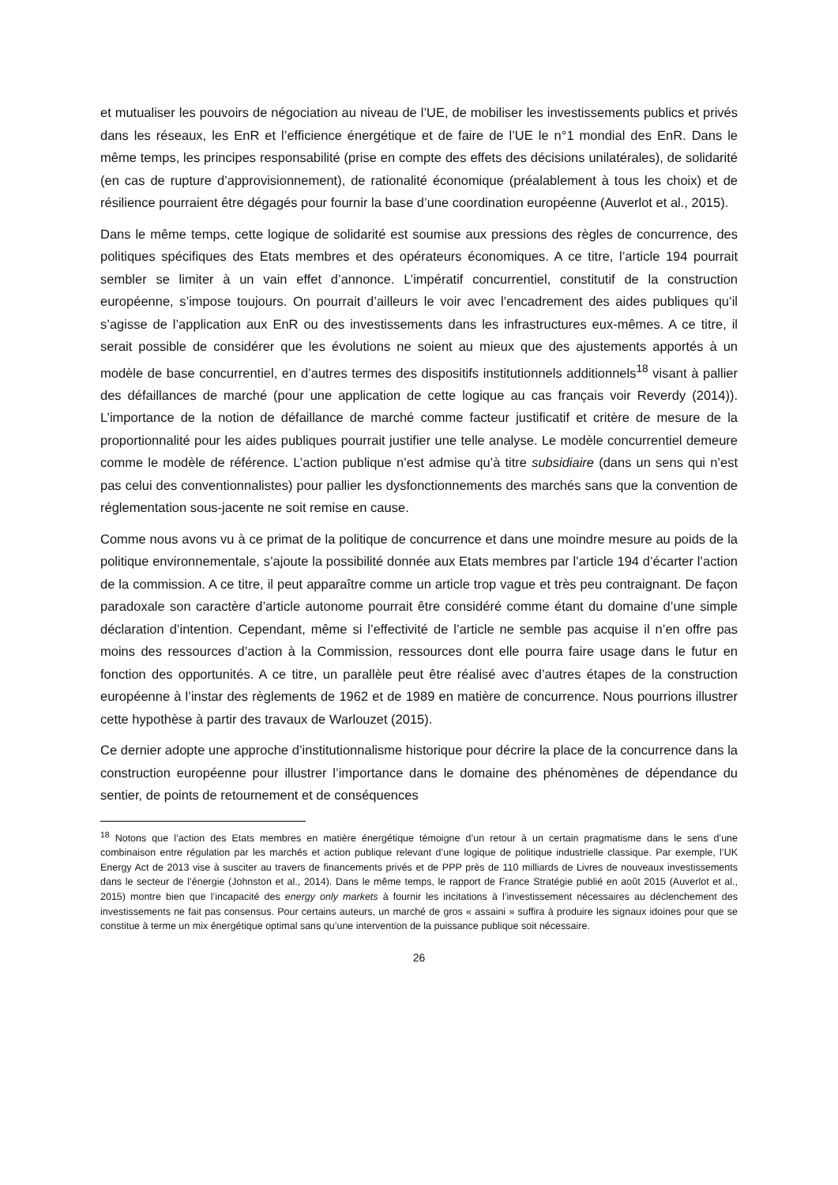et mutualiser les pouvoirs de négociation au niveau de l’UE, de mobiliser les investissements publics et privés dans les réseaux, les EnR et l’efficience énergétique et de faire de l’UE le n°1 mondial des EnR. Dans le même temps, les principes responsabilité (prise en compte des effets des décisions unilatérales), de solidarité (en cas de rupture d’approvisionnement), de rationalité économique (préalablement à tous les choix) et de résilience pourraient être dégagés pour fournir la base d’une coordination européenne (Auverlot et al., 2015).
Dans le même temps, cette logique de solidarité est soumise aux pressions des règles de concurrence, des politiques spécifiques des Etats membres et des opérateurs économiques. A ce titre, l’article 194 pourrait sembler se limiter à un vain effet d’annonce. L’impératif concurrentiel, constitutif de la construction européenne, s’impose toujours. On pourrait d’ailleurs le voir avec l’encadrement des aides publiques qu’il s’agisse de l’application aux EnR ou des investissements dans les infrastructures eux-mêmes. A ce titre, il serait possible de considérer que les évolutions ne soient au mieux que des ajustements apportés à un modèle de base concurrentiel, en d’autres termes des dispositifs institutionnels additionnels<sup>18</sup> visant à pallier des défaillances de marché (pour une application de cette logique au cas français voir Reverdy (2014)). L’importance de la notion de défaillance de marché comme facteur justificatif et critère de mesure de la proportionnalité pour les aides publiques pourrait justifier une telle analyse. Le modèle concurrentiel demeure comme le modèle de référence. L’action publique n’est admise qu’à titre subsidiaire (dans un sens qui n’est pas celui des conventionnalistes) pour pallier les dysfonctionnements des marchés sans que la convention de réglementation sous-jacente ne soit remise en cause.
Comme nous avons vu à ce primat de la politique de concurrence et dans une moindre mesure au poids de la politique environnementale, s’ajoute la possibilité donnée aux Etats membres par l’article 194 d’écarter l’action de la commission. A ce titre, il peut apparaître comme un article trop vague et très peu contraignant. De façon paradoxale son caractère d’article autonome pourrait être considéré comme étant du domaine d’une simple déclaration d’intention. Cependant, même si l’effectivité de l’article ne semble pas acquise il n’en offre pas moins des ressources d’action à la Commission, ressources dont elle pourra faire usage dans le futur en fonction des opportunités. A ce titre, un parallèle peut être réalisé avec d’autres étapes de la construction européenne à l’instar des règlements de 1962 et de 1989 en matière de concurrence. Nous pourrions illustrer cette hypothèse à partir des travaux de Warlouzet (2015).
Ce dernier adopte une approche d’institutionnalisme historique pour décrire la place de la concurrence dans la construction européenne pour illustrer l’importance dans le domaine des phénomènes de dépendance du sentier, de points de retournement et de conséquences
<sup>18</sup> Notons que l’action des Etats membres en matière énergétique témoigne d’un retour à un certain pragmatisme dans le sens d’une combinaison entre régulation par les marchés et action publique relevant d’une logique de politique industrielle classique. Par exemple, l’UK Energy Act de 2013 vise à susciter au travers de financements privés et de PPP près de 110 milliards de Livres de nouveaux investissements dans le secteur de l’énergie (Johnston et al., 2014). Dans le même temps, le rapport de France Stratégie publié en août 2015 (Auverlot et al., 2015) montre bien que l’incapacité des energy only markets à fournir les incitations à l’investissement nécessaires au déclenchement des investissements ne fait pas consensus. Pour certains auteurs, un marché de gros « assaini » suffira à produire les signaux idoines pour que se constitue à terme un mix énergétique optimal sans qu’une intervention de la puissance publique soit nécessaire.
26